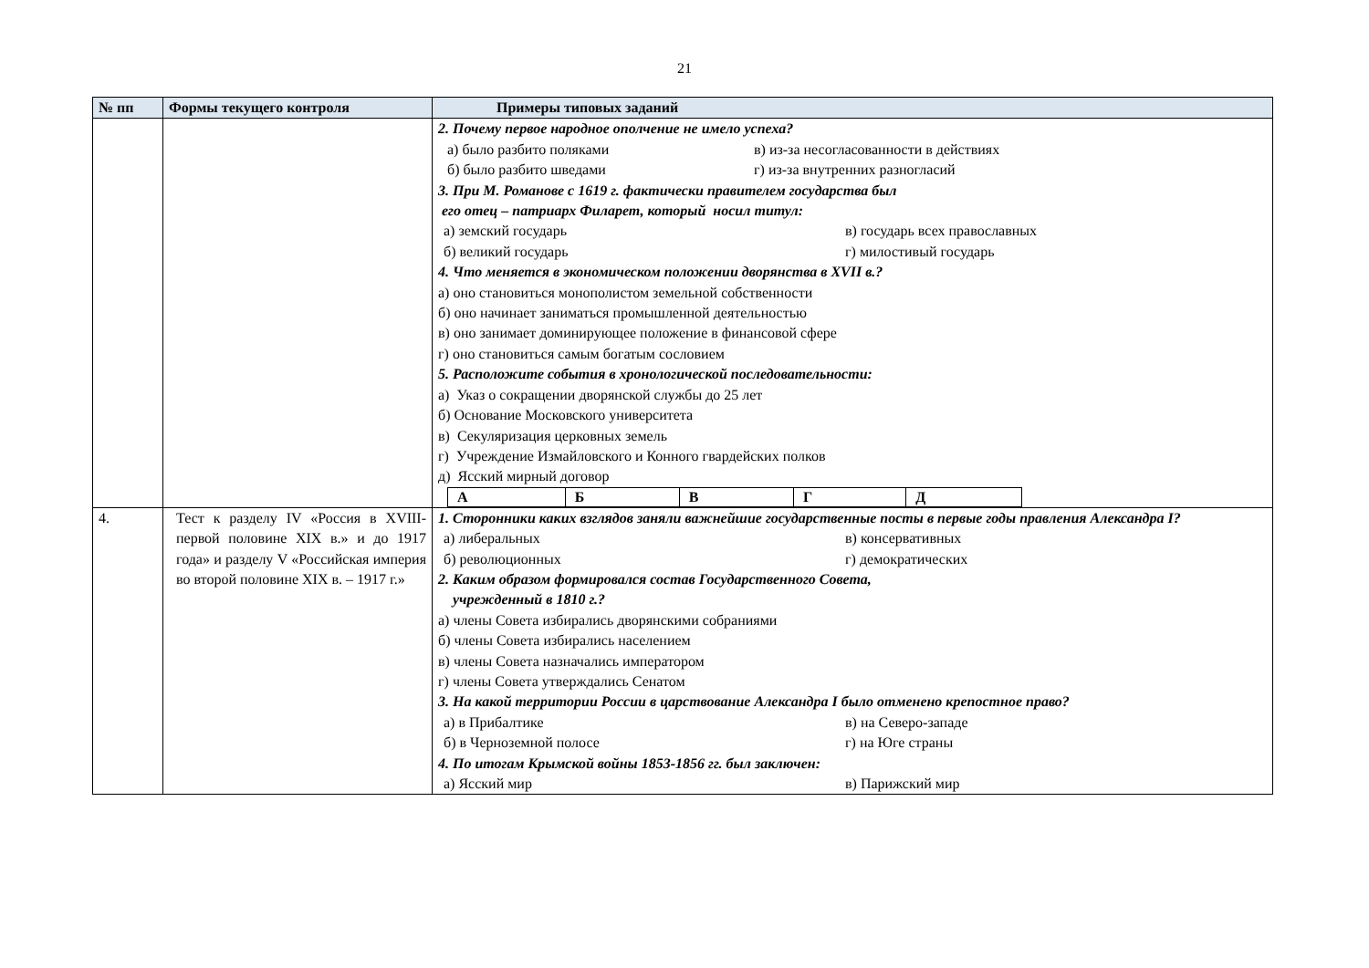21
| № пп | Формы текущего контроля | Примеры типовых заданий |
| --- | --- | --- |
| | | 2. Почему первое народное ополчение не имело успеха? а) было разбито поляками в) из-за несогласованности в действиях б) было разбито шведами г) из-за внутренних разногласий 3. При М. Романове с 1619 г. фактически правителем государства был его отец – патриарх Филарет, который носил титул: а) земский государь в) государь всех православных б) великий государь г) милостивый государь 4. Что меняется в экономическом положении дворянства в XVII в.? а) оно становиться монополистом земельной собственности б) оно начинает заниматься промышленной деятельностью в) оно занимает доминирующее положение в финансовой сфере г) оно становиться самым богатым сословием 5. Расположите события в хронологической последовательности: а) Указ о сокращении дворянской службы до 25 лет б) Основание Московского университета в) Секуляризация церковных земель г) Учреждение Измайловского и Конного гвардейских полков д) Ясский мирный договор / А / Б / В / Г / Д / |
| 4. | Тест к разделу IV «Россия в XVIII- первой половине XIX в.» и до 1917 года» и разделу V «Российская империя во второй половине XIX в. – 1917 г.» | 1. Сторонники каких взглядов заняли важнейшие государственные посты в первые годы правления Александра I? а) либеральных в) консервативных б) революционных г) демократических 2. Каким образом формировался состав Государственного Совета, учрежденный в 1810 г.? а) члены Совета избирались дворянскими собраниями б) члены Совета избирались населением в) члены Совета назначались императором г) члены Совета утверждались Сенатом 3. На какой территории России в царствование Александра I было отменено крепостное право? а) в Прибалтике в) на Северо-западе б) в Черноземной полосе г) на Юге страны 4. По итогам Крымской войны 1853-1856 гг. был заключен: а) Ясский мир в) Парижский мир |